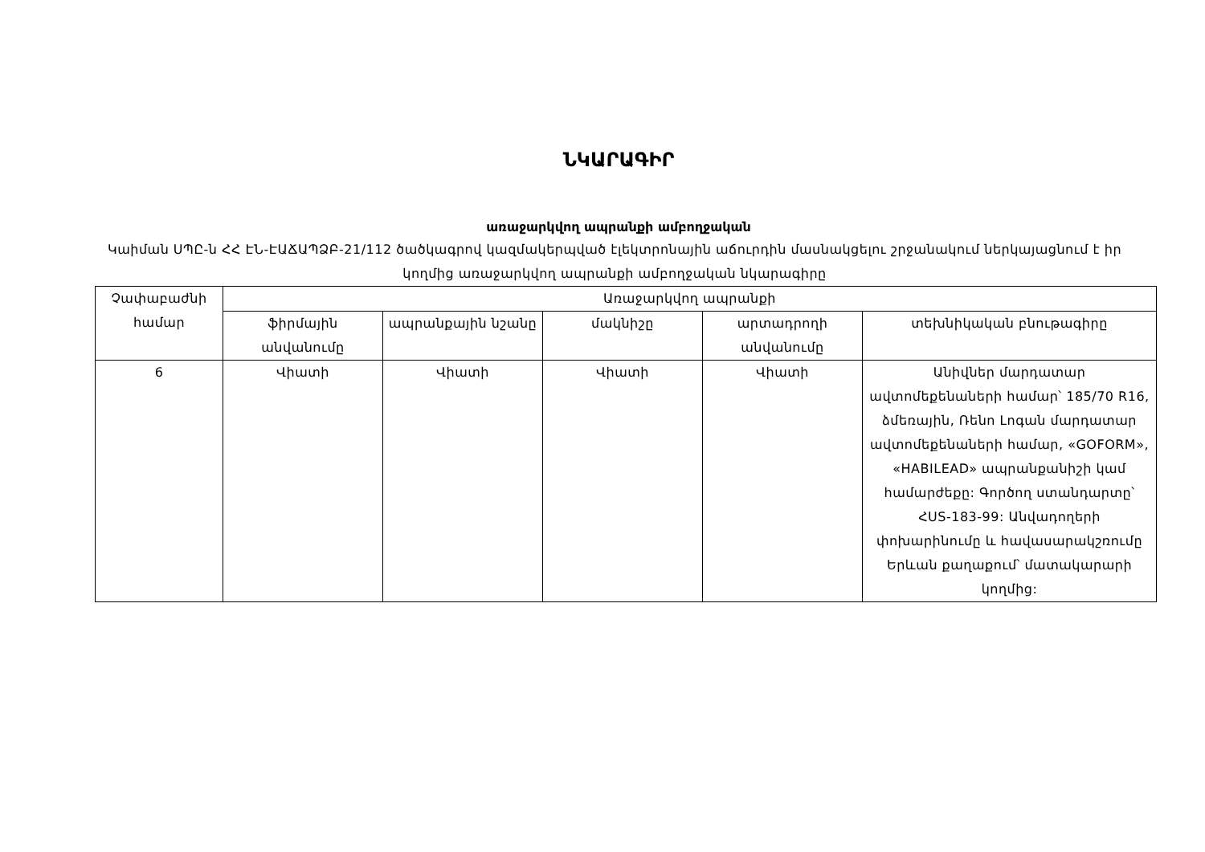ՆԿԱՐԱԳԻՐ
առաջարկվող ապրանքի ամբողջական
Կաիման ՍՊԸ-ն ՀՀ ԷՆ-ԷԱՃԱՊՁԲ-21/112 ծածկագրով կազմակերպված էլեկտրոնային աճուրդին մասնակցելու շրջանակում ներկայացնում է իր կողմից առաջարկվող ապրանքի ամբողջական նկարագիրը
| Չափաբաժնի համար | Առաջարկվող ապրանքի | | | | |
| --- | --- | --- | --- | --- | --- |
| | ֆիրմային անվանումը | ապրանքային նշանը | մակնիշը | արտադրողի անվանումը | տեխնիկական բնութագիրը |
| 6 | Վիատի | Վիատի | Վիատի | Վիատի | Անիվներ մարդատար ավտոմեքենաների համար՝ 185/70 R16, ձմեռային, Ռենո Լոգան մարդատար ավտոմեքենաների համար, «GOFORM», «HABILEAD» ապրանքանիշի կամ համարժեքը: Գործող ստանդարտը՝ ՀUS-183-99: Անվադողերի փոխարինումը և հավասարակշռումը Երևան քաղաքում՝ մատակարարի կողմից: |